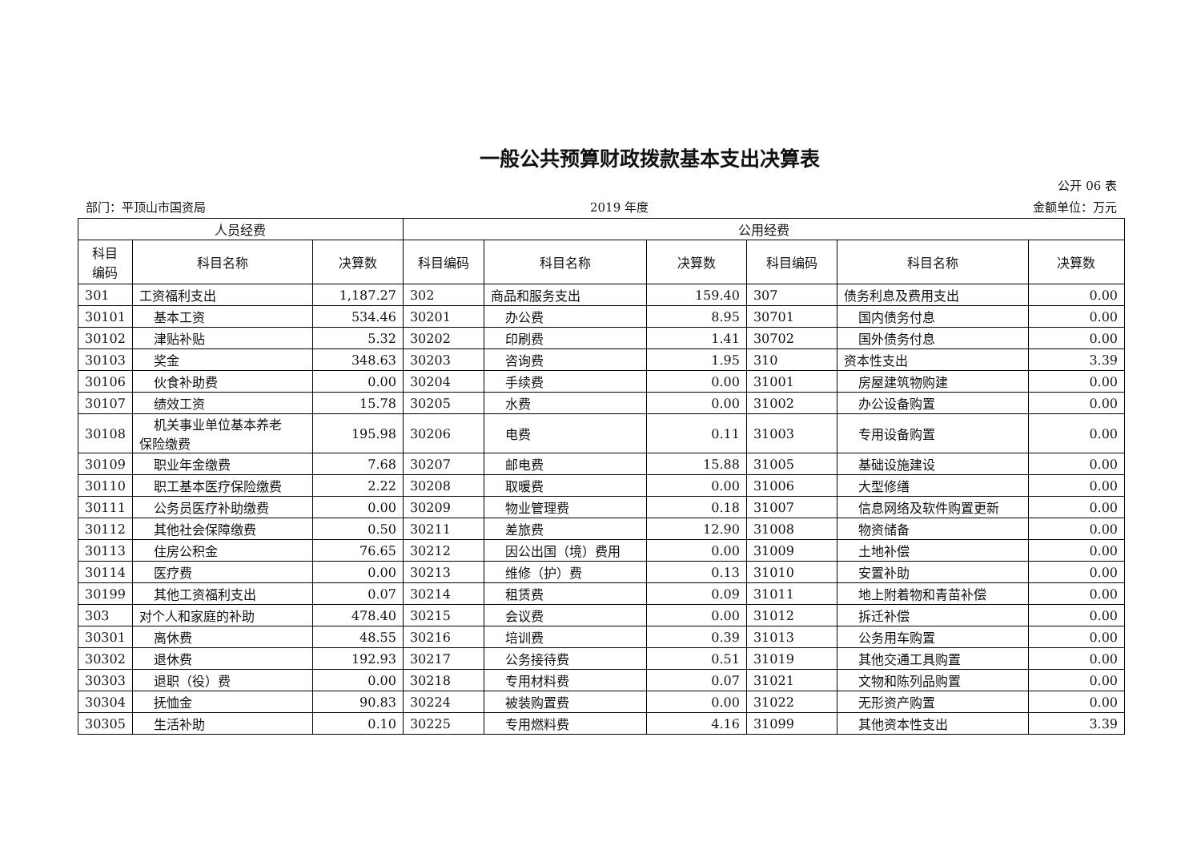一般公共预算财政拨款基本支出决算表
公开 06 表
部门：平顶山市国资局 2019 年度 金额单位：万元
| 人员经费 | | | 公用经费 | | | | | |
| --- | --- | --- | --- | --- | --- | --- | --- | --- |
| 科目 编码 | 科目名称 | 决算数 | 科目编码 | 科目名称 | 决算数 | 科目编码 | 科目名称 | 决算数 |
| 301 | 工资福利支出 | 1,187.27 | 302 | 商品和服务支出 | 159.40 | 307 | 债务利息及费用支出 | 0.00 |
| 30101 | 基本工资 | 534.46 | 30201 | 办公费 | 8.95 | 30701 | 国内债务付息 | 0.00 |
| 30102 | 津贴补贴 | 5.32 | 30202 | 印刷费 | 1.41 | 30702 | 国外债务付息 | 0.00 |
| 30103 | 奖金 | 348.63 | 30203 | 咨询费 | 1.95 | 310 | 资本性支出 | 3.39 |
| 30106 | 伙食补助费 | 0.00 | 30204 | 手续费 | 0.00 | 31001 | 房屋建筑物购建 | 0.00 |
| 30107 | 绩效工资 | 15.78 | 30205 | 水费 | 0.00 | 31002 | 办公设备购置 | 0.00 |
| 30108 | 机关事业单位基本养老 保险缴费 | 195.98 | 30206 | 电费 | 0.11 | 31003 | 专用设备购置 | 0.00 |
| 30109 | 职业年金缴费 | 7.68 | 30207 | 邮电费 | 15.88 | 31005 | 基础设施建设 | 0.00 |
| 30110 | 职工基本医疗保险缴费 | 2.22 | 30208 | 取暖费 | 0.00 | 31006 | 大型修缮 | 0.00 |
| 30111 | 公务员医疗补助缴费 | 0.00 | 30209 | 物业管理费 | 0.18 | 31007 | 信息网络及软件购置更新 | 0.00 |
| 30112 | 其他社会保障缴费 | 0.50 | 30211 | 差旅费 | 12.90 | 31008 | 物资储备 | 0.00 |
| 30113 | 住房公积金 | 76.65 | 30212 | 因公出国（境）费用 | 0.00 | 31009 | 土地补偿 | 0.00 |
| 30114 | 医疗费 | 0.00 | 30213 | 维修（护）费 | 0.13 | 31010 | 安置补助 | 0.00 |
| 30199 | 其他工资福利支出 | 0.07 | 30214 | 租赁费 | 0.09 | 31011 | 地上附着物和青苗补偿 | 0.00 |
| 303 | 对个人和家庭的补助 | 478.40 | 30215 | 会议费 | 0.00 | 31012 | 拆迁补偿 | 0.00 |
| 30301 | 离休费 | 48.55 | 30216 | 培训费 | 0.39 | 31013 | 公务用车购置 | 0.00 |
| 30302 | 退休费 | 192.93 | 30217 | 公务接待费 | 0.51 | 31019 | 其他交通工具购置 | 0.00 |
| 30303 | 退职（役）费 | 0.00 | 30218 | 专用材料费 | 0.07 | 31021 | 文物和陈列品购置 | 0.00 |
| 30304 | 抚恤金 | 90.83 | 30224 | 被装购置费 | 0.00 | 31022 | 无形资产购置 | 0.00 |
| 30305 | 生活补助 | 0.10 | 30225 | 专用燃料费 | 4.16 | 31099 | 其他资本性支出 | 3.39 |